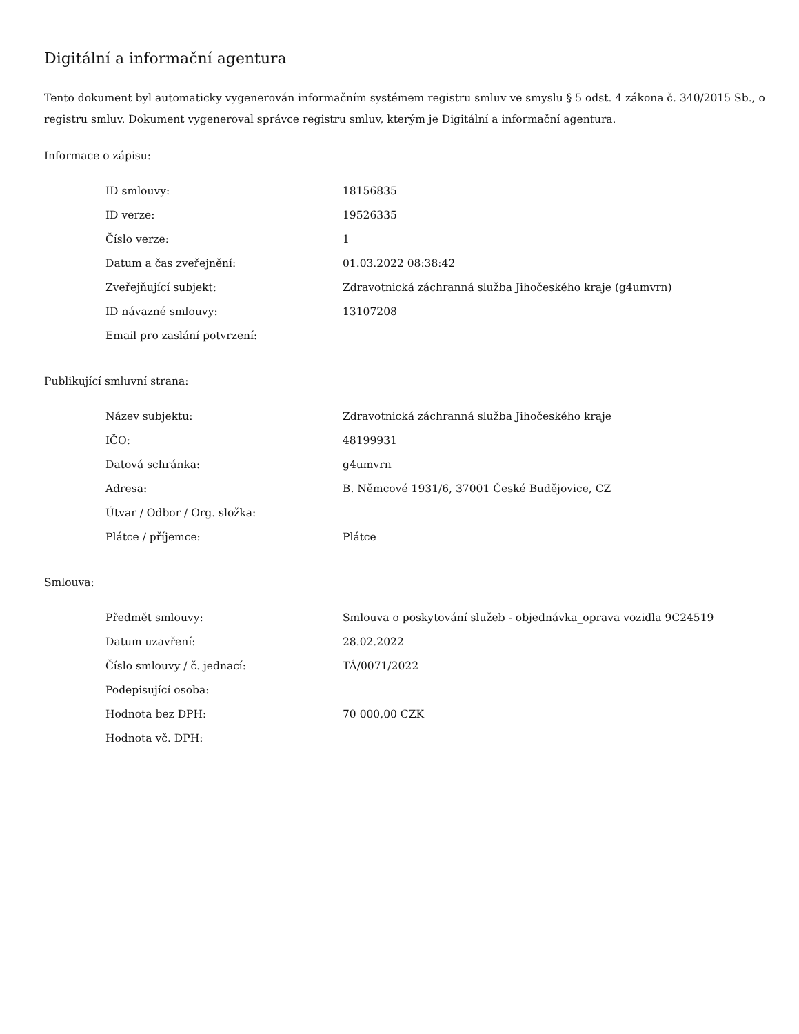Digitální a informační agentura
Tento dokument byl automaticky vygenerován informačním systémem registru smluv ve smyslu § 5 odst. 4 zákona č. 340/2015 Sb., o registru smluv. Dokument vygeneroval správce registru smluv, kterým je Digitální a informační agentura.
Informace o zápisu:
| ID smlouvy: | 18156835 |
| ID verze: | 19526335 |
| Číslo verze: | 1 |
| Datum a čas zveřejnění: | 01.03.2022 08:38:42 |
| Zveřejňující subjekt: | Zdravotnická záchranná služba Jihočeského kraje (g4umvrn) |
| ID návazné smlouvy: | 13107208 |
| Email pro zaslání potvrzení: | |
Publikující smluvní strana:
| Název subjektu: | Zdravotnická záchranná služba Jihočeského kraje |
| IČO: | 48199931 |
| Datová schránka: | g4umvrn |
| Adresa: | B. Němcové 1931/6, 37001 České Budějovice, CZ |
| Útvar / Odbor / Org. složka: | |
| Plátce / příjemce: | Plátce |
Smlouva:
| Předmět smlouvy: | Smlouva o poskytování služeb - objednávka_oprava vozidla 9C24519 |
| Datum uzavření: | 28.02.2022 |
| Číslo smlouvy / č. jednací: | TÁ/0071/2022 |
| Podepisující osoba: | |
| Hodnota bez DPH: | 70 000,00 CZK |
| Hodnota vč. DPH: | |